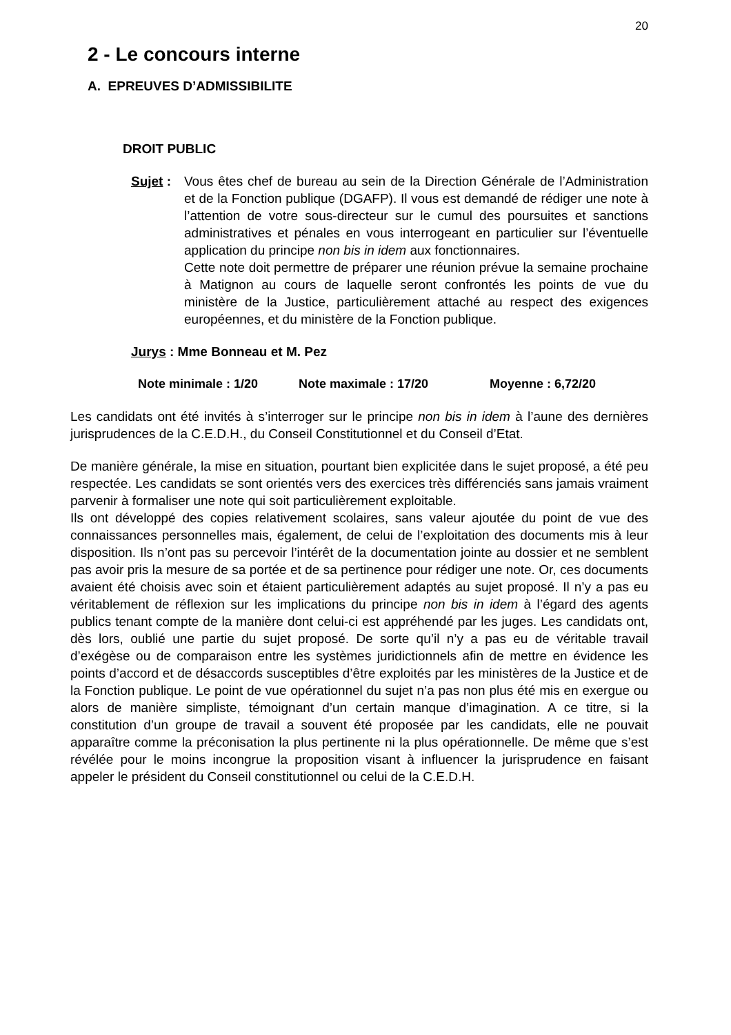20
2 - Le concours interne
A. EPREUVES D’ADMISSIBILITE
DROIT PUBLIC
Sujet :
Vous êtes chef de bureau au sein de la Direction Générale de l’Administration et de la Fonction publique (DGAFP). Il vous est demandé de rédiger une note à l’attention de votre sous-directeur sur le cumul des poursuites et sanctions administratives et pénales en vous interrogeant en particulier sur l’éventuelle application du principe non bis in idem aux fonctionnaires.
Cette note doit permettre de préparer une réunion prévue la semaine prochaine à Matignon au cours de laquelle seront confrontés les points de vue du ministère de la Justice, particulièrement attaché au respect des exigences européennes, et du ministère de la Fonction publique.
Jurys : Mme Bonneau et M. Pez
Note minimale : 1/20 Note maximale : 17/20 Moyenne : 6,72/20
Les candidats ont été invités à s’interroger sur le principe non bis in idem à l’aune des dernières jurisprudences de la C.E.D.H., du Conseil Constitutionnel et du Conseil d’Etat.
De manière générale, la mise en situation, pourtant bien explicitée dans le sujet proposé, a été peu respectée. Les candidats se sont orientés vers des exercices très différenciés sans jamais vraiment parvenir à formaliser une note qui soit particulièrement exploitable.
Ils ont développé des copies relativement scolaires, sans valeur ajoutée du point de vue des connaissances personnelles mais, également, de celui de l’exploitation des documents mis à leur disposition. Ils n’ont pas su percevoir l’intérêt de la documentation jointe au dossier et ne semblent pas avoir pris la mesure de sa portée et de sa pertinence pour rédiger une note. Or, ces documents avaient été choisis avec soin et étaient particulièrement adaptés au sujet proposé. Il n’y a pas eu véritablement de réflexion sur les implications du principe non bis in idem à l’égard des agents publics tenant compte de la manière dont celui-ci est appréhendé par les juges. Les candidats ont, dès lors, oublié une partie du sujet proposé. De sorte qu’il n’y a pas eu de véritable travail d’exégèse ou de comparaison entre les systèmes juridictionnels afin de mettre en évidence les points d’accord et de désaccords susceptibles d’être exploités par les ministères de la Justice et de la Fonction publique. Le point de vue opérationnel du sujet n’a pas non plus été mis en exergue ou alors de manière simpliste, témoignant d’un certain manque d’imagination. A ce titre, si la constitution d’un groupe de travail a souvent été proposée par les candidats, elle ne pouvait apparaître comme la préconisation la plus pertinente ni la plus opérationnelle. De même que s’est révélée pour le moins incongrue la proposition visant à influencer la jurisprudence en faisant appeler le président du Conseil constitutionnel ou celui de la C.E.D.H.